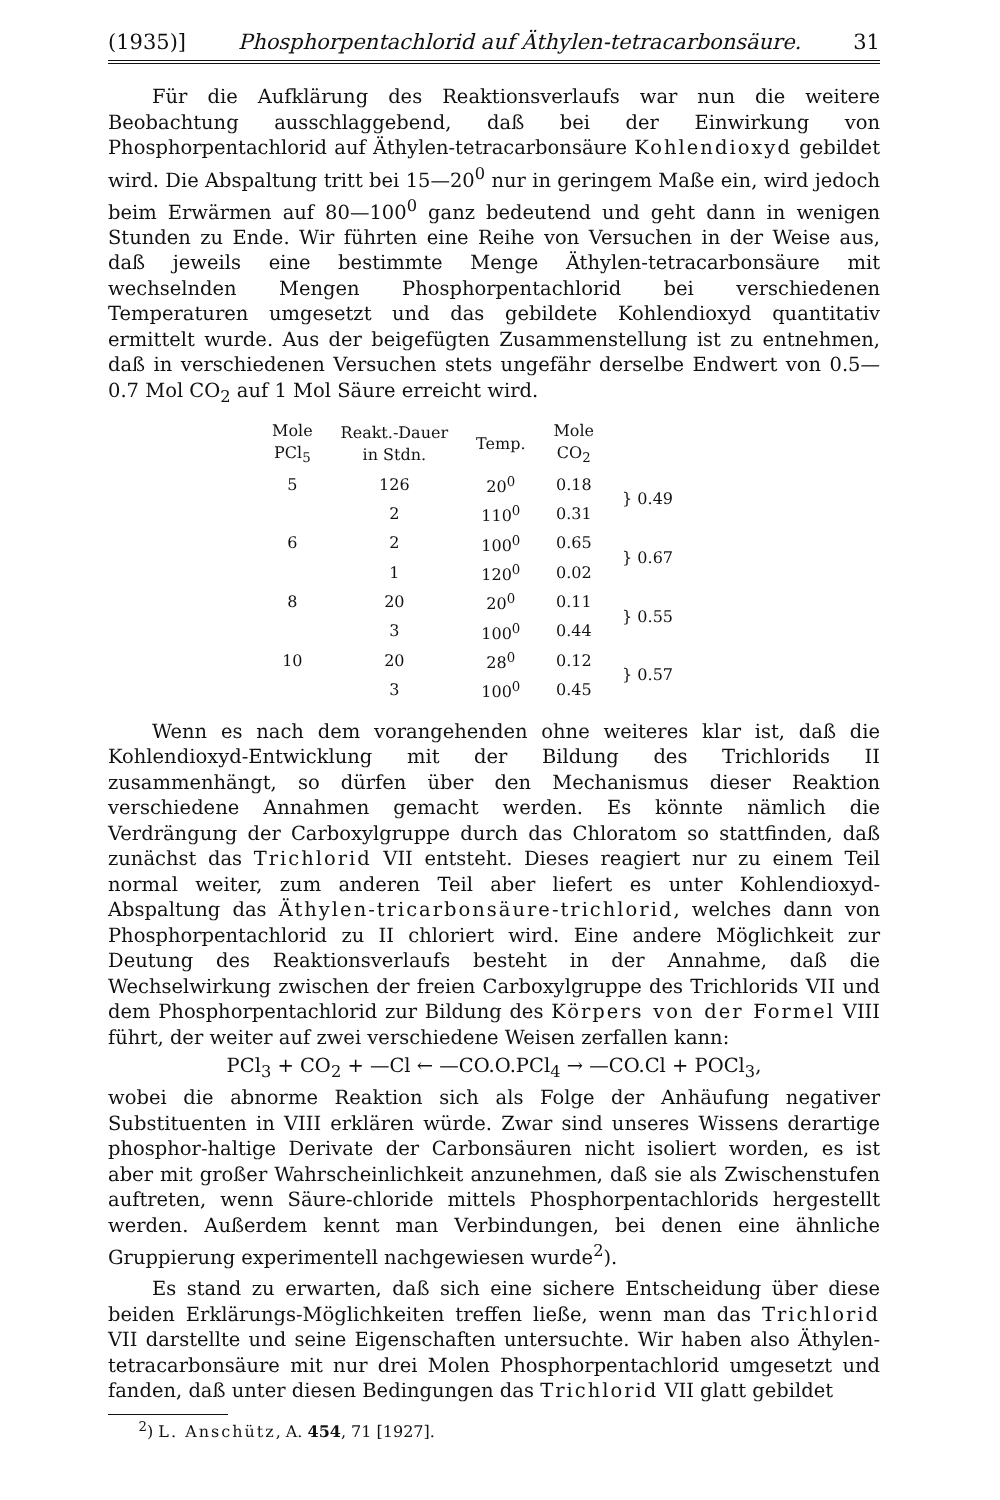(1935)] Phosphorpentachlorid auf Äthylen-tetracarbonsäure. 31
Für die Aufklärung des Reaktionsverlaufs war nun die weitere Beobachtung ausschlaggebend, daß bei der Einwirkung von Phosphorpentachlorid auf Äthylen-tetracarbonsäure Kohlendioxyd gebildet wird. Die Abspaltung tritt bei 15—20<sup>0</sup> nur in geringem Maße ein, wird jedoch beim Erwärmen auf 80—100<sup>0</sup> ganz bedeutend und geht dann in wenigen Stunden zu Ende. Wir führten eine Reihe von Versuchen in der Weise aus, daß jeweils eine bestimmte Menge Äthylen-tetracarbonsäure mit wechselnden Mengen Phosphorpentachlorid bei verschiedenen Temperaturen umgesetzt und das gebildete Kohlendioxyd quantitativ ermittelt wurde. Aus der beigefügten Zusammenstellung ist zu entnehmen, daß in verschiedenen Versuchen stets ungefähr derselbe Endwert von 0.5—0.7 Mol CO<sub>2</sub> auf 1 Mol Säure erreicht wird.
| Mole PCl<sub>5</sub> | Reakt.-Dauer in Stdn. | Temp. | Mole CO<sub>2</sub> | |
| --- | --- | --- | --- | --- |
| 5 | 126 | 20<sup>0</sup> | 0.18 | } 0.49 |
| | 2 | 110<sup>0</sup> | 0.31 | |
| 6 | 2 | 100<sup>0</sup> | 0.65 | } 0.67 |
| | 1 | 120<sup>0</sup> | 0.02 | |
| 8 | 20 | 20<sup>0</sup> | 0.11 | } 0.55 |
| | 3 | 100<sup>0</sup> | 0.44 | |
| 10 | 20 | 28<sup>0</sup> | 0.12 | } 0.57 |
| | 3 | 100<sup>0</sup> | 0.45 | |
Wenn es nach dem vorangehenden ohne weiteres klar ist, daß die Kohlendioxyd-Entwicklung mit der Bildung des Trichlorids II zusammenhängt, so dürfen über den Mechanismus dieser Reaktion verschiedene Annahmen gemacht werden. Es könnte nämlich die Verdrängung der Carboxylgruppe durch das Chloratom so stattfinden, daß zunächst das Trichlorid VII entsteht. Dieses reagiert nur zu einem Teil normal weiter, zum anderen Teil aber liefert es unter Kohlendioxyd-Abspaltung das Äthylen-tricarbonsäure-trichlorid, welches dann von Phosphorpentachlorid zu II chloriert wird. Eine andere Möglichkeit zur Deutung des Reaktionsverlaufs besteht in der Annahme, daß die Wechselwirkung zwischen der freien Carboxylgruppe des Trichlorids VII und dem Phosphorpentachlorid zur Bildung des Körpers von der Formel VIII führt, der weiter auf zwei verschiedene Weisen zerfallen kann:
PCl<sub>3</sub> + CO<sub>2</sub> + —Cl ← —CO.O.PCl<sub>4</sub> → —CO.Cl + POCl<sub>3</sub>,
wobei die abnorme Reaktion sich als Folge der Anhäufung negativer Substituenten in VIII erklären würde. Zwar sind unseres Wissens derartige phosphor-haltige Derivate der Carbonsäuren nicht isoliert worden, es ist aber mit großer Wahrscheinlichkeit anzunehmen, daß sie als Zwischenstufen auftreten, wenn Säure-chloride mittels Phosphorpentachlorids hergestellt werden. Außerdem kennt man Verbindungen, bei denen eine ähnliche Gruppierung experimentell nachgewiesen wurde<sup>2</sup>).
Es stand zu erwarten, daß sich eine sichere Entscheidung über diese beiden Erklärungs-Möglichkeiten treffen ließe, wenn man das Trichlorid VII darstellte und seine Eigenschaften untersuchte. Wir haben also Äthylen-tetracarbonsäure mit nur drei Molen Phosphorpentachlorid umgesetzt und fanden, daß unter diesen Bedingungen das Trichlorid VII glatt gebildet
<sup>2</sup>) L. Anschütz, A. 454, 71 [1927].